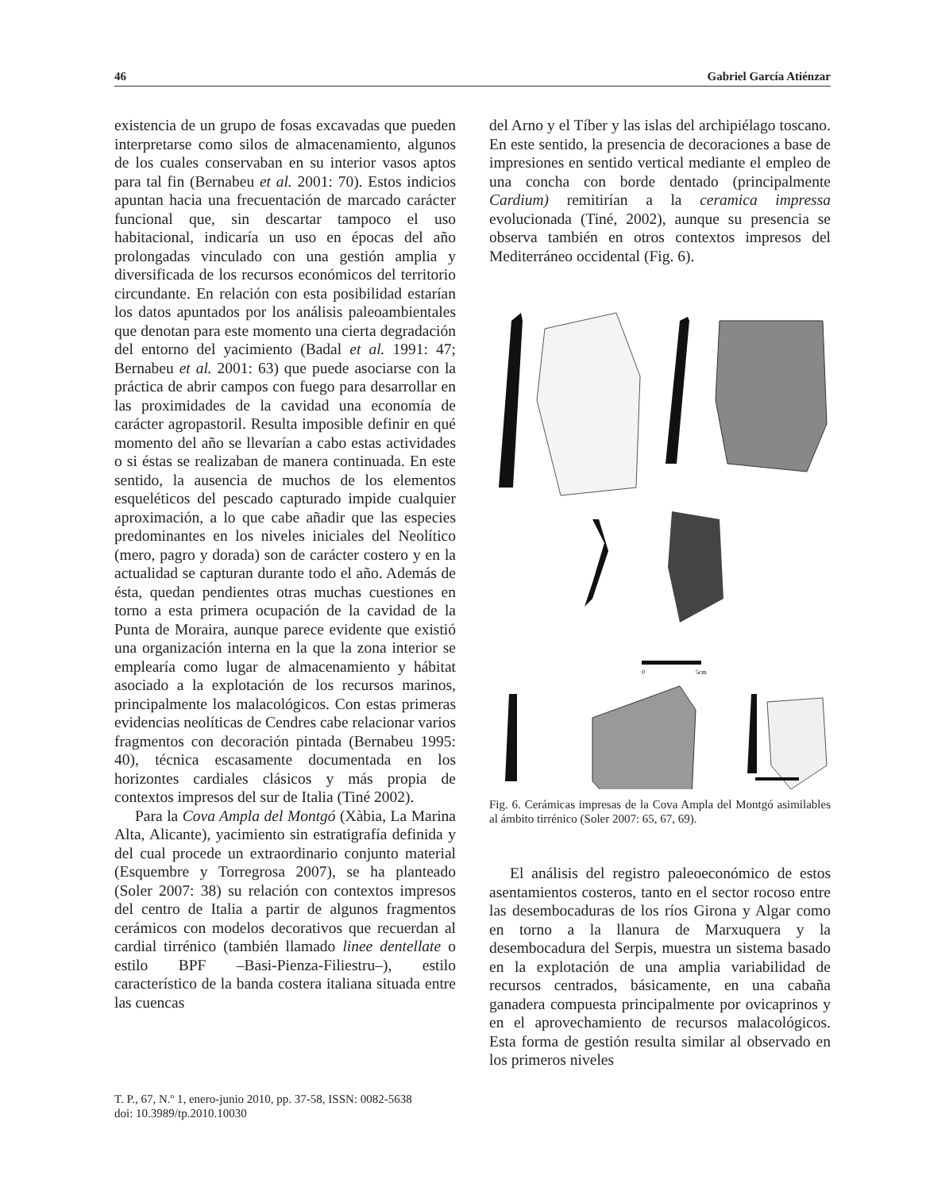46 Gabriel García Atiénzar
existencia de un grupo de fosas excavadas que pueden interpretarse como silos de almacenamiento, algunos de los cuales conservaban en su interior vasos aptos para tal fin (Bernabeu et al. 2001: 70). Estos indicios apuntan hacia una frecuentación de marcado carácter funcional que, sin descartar tampoco el uso habitacional, indicaría un uso en épocas del año prolongadas vinculado con una gestión amplia y diversificada de los recursos económicos del territorio circundante. En relación con esta posibilidad estarían los datos apuntados por los análisis paleoambientales que denotan para este momento una cierta degradación del entorno del yacimiento (Badal et al. 1991: 47; Bernabeu et al. 2001: 63) que puede asociarse con la práctica de abrir campos con fuego para desarrollar en las proximidades de la cavidad una economía de carácter agropastoril. Resulta imposible definir en qué momento del año se llevarían a cabo estas actividades o si éstas se realizaban de manera continuada. En este sentido, la ausencia de muchos de los elementos esqueléticos del pescado capturado impide cualquier aproximación, a lo que cabe añadir que las especies predominantes en los niveles iniciales del Neolítico (mero, pagro y dorada) son de carácter costero y en la actualidad se capturan durante todo el año. Además de ésta, quedan pendientes otras muchas cuestiones en torno a esta primera ocupación de la cavidad de la Punta de Moraira, aunque parece evidente que existió una organización interna en la que la zona interior se emplearía como lugar de almacenamiento y hábitat asociado a la explotación de los recursos marinos, principalmente los malacológicos. Con estas primeras evidencias neolíticas de Cendres cabe relacionar varios fragmentos con decoración pintada (Bernabeu 1995: 40), técnica escasamente documentada en los horizontes cardiales clásicos y más propia de contextos impresos del sur de Italia (Tiné 2002).
Para la Cova Ampla del Montgó (Xàbia, La Marina Alta, Alicante), yacimiento sin estratigrafía definida y del cual procede un extraordinario conjunto material (Esquembre y Torregrosa 2007), se ha planteado (Soler 2007: 38) su relación con contextos impresos del centro de Italia a partir de algunos fragmentos cerámicos con modelos decorativos que recuerdan al cardial tirrénico (también llamado linee dentellate o estilo BPF –Basi-Pienza-Filiestru–), estilo característico de la banda costera italiana situada entre las cuencas
del Arno y el Tíber y las islas del archipiélago toscano. En este sentido, la presencia de decoraciones a base de impresiones en sentido vertical mediante el empleo de una concha con borde dentado (principalmente Cardium) remitirían a la ceramica impressa evolucionada (Tiné, 2002), aunque su presencia se observa también en otros contextos impresos del Mediterráneo occidental (Fig. 6).
0
5cm
Fig. 6. Cerámicas impresas de la Cova Ampla del Montgó asimilables al ámbito tirrénico (Soler 2007: 65, 67, 69).
El análisis del registro paleoeconómico de estos asentamientos costeros, tanto en el sector rocoso entre las desembocaduras de los ríos Girona y Algar como en torno a la llanura de Marxuquera y la desembocadura del Serpis, muestra un sistema basado en la explotación de una amplia variabilidad de recursos centrados, básicamente, en una cabaña ganadera compuesta principalmente por ovicaprinos y en el aprovechamiento de recursos malacológicos. Esta forma de gestión resulta similar al observado en los primeros niveles
T. P., 67, N.º 1, enero-junio 2010, pp. 37-58, ISSN: 0082-5638
doi: 10.3989/tp.2010.10030